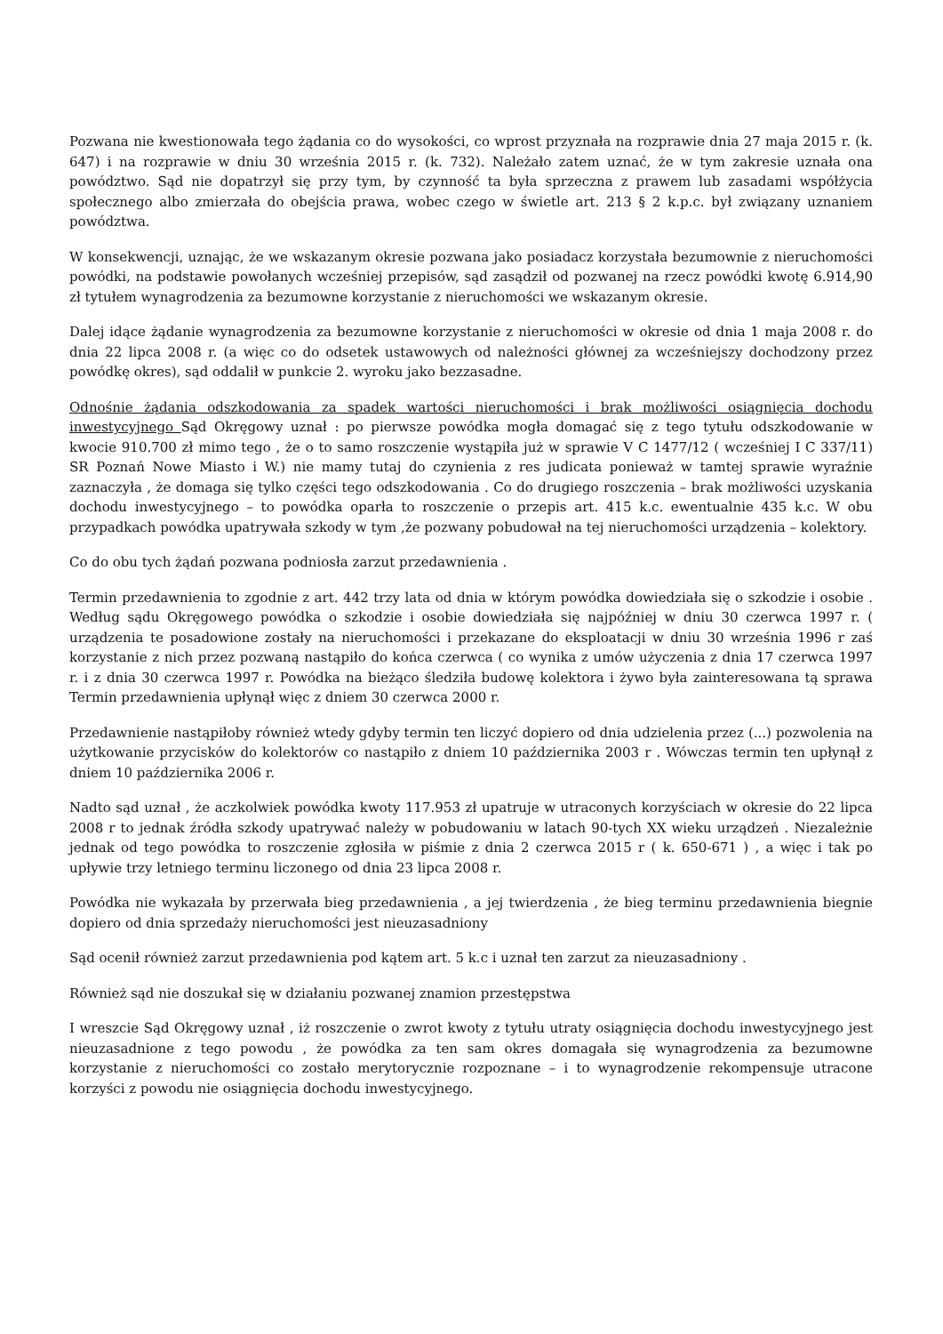Pozwana nie kwestionowała tego żądania co do wysokości, co wprost przyznała na rozprawie dnia 27 maja 2015 r. (k. 647) i na rozprawie w dniu 30 września 2015 r. (k. 732). Należało zatem uznać, że w tym zakresie uznała ona powództwo. Sąd nie dopatrzył się przy tym, by czynność ta była sprzeczna z prawem lub zasadami współżycia społecznego albo zmierzała do obejścia prawa, wobec czego w świetle art. 213 § 2 k.p.c. był związany uznaniem powództwa.
W konsekwencji, uznając, że we wskazanym okresie pozwana jako posiadacz korzystała bezumownie z nieruchomości powódki, na podstawie powołanych wcześniej przepisów, sąd zasądził od pozwanej na rzecz powódki kwotę 6.914,90 zł tytułem wynagrodzenia za bezumowne korzystanie z nieruchomości we wskazanym okresie.
Dalej idące żądanie wynagrodzenia za bezumowne korzystanie z nieruchomości w okresie od dnia 1 maja 2008 r. do dnia 22 lipca 2008 r. (a więc co do odsetek ustawowych od należności głównej za wcześniejszy dochodzony przez powódkę okres), sąd oddalił w punkcie 2. wyroku jako bezzasadne.
Odnośnie żądania odszkodowania za spadek wartości nieruchomości i brak możliwości osiągnięcia dochodu inwestycyjnego Sąd Okręgowy uznał : po pierwsze powódka mogła domagać się z tego tytułu odszkodowanie w kwocie 910.700 zł mimo tego , że o to samo roszczenie wystąpiła już w sprawie V C 1477/12 ( wcześniej I C 337/11) SR Poznań Nowe Miasto i W.) nie mamy tutaj do czynienia z res judicata ponieważ w tamtej sprawie wyraźnie zaznaczyła , że domaga się tylko części tego odszkodowania . Co do drugiego roszczenia – brak możliwości uzyskania dochodu inwestycyjnego – to powódka oparła to roszczenie o przepis art. 415 k.c. ewentualnie 435 k.c. W obu przypadkach powódka upatrywała szkody w tym ,że pozwany pobudował na tej nieruchomości urządzenia – kolektory.
Co do obu tych żądań pozwana podniosła zarzut przedawnienia .
Termin przedawnienia to zgodnie z art. 442 trzy lata od dnia w którym powódka dowiedziała się o szkodzie i osobie . Według sądu Okręgowego powódka o szkodzie i osobie dowiedziała się najpóźniej w dniu 30 czerwca 1997 r. ( urządzenia te posadowione zostały na nieruchomości i przekazane do eksploatacji w dniu 30 września 1996 r zaś korzystanie z nich przez pozwaną nastąpiło do końca czerwca ( co wynika z umów użyczenia z dnia 17 czerwca 1997 r. i z dnia 30 czerwca 1997 r. Powódka na bieżąco śledziła budowę kolektora i żywo była zainteresowana tą sprawa Termin przedawnienia upłynął więc z dniem 30 czerwca 2000 r.
Przedawnienie nastąpiłoby również wtedy gdyby termin ten liczyć dopiero od dnia udzielenia przez (...) pozwolenia na użytkowanie przycisków do kolektorów co nastąpiło z dniem 10 października 2003 r . Wówczas termin ten upłynął z dniem 10 października 2006 r.
Nadto sąd uznał , że aczkolwiek powódka kwoty 117.953 zł upatruje w utraconych korzyściach w okresie do 22 lipca 2008 r to jednak źródła szkody upatrywać należy w pobudowaniu w latach 90-tych XX wieku urządzeń . Niezależnie jednak od tego powódka to roszczenie zgłosiła w piśmie z dnia 2 czerwca 2015 r ( k. 650-671 ) , a więc i tak po upływie trzy letniego terminu liczonego od dnia 23 lipca 2008 r.
Powódka nie wykazała by przerwała bieg przedawnienia , a jej twierdzenia , że bieg terminu przedawnienia biegnie dopiero od dnia sprzedaży nieruchomości jest nieuzasadniony
Sąd ocenił również zarzut przedawnienia pod kątem art. 5 k.c i uznał ten zarzut za nieuzasadniony .
Również sąd nie doszukał się w działaniu pozwanej znamion przestępstwa
I wreszcie Sąd Okręgowy uznał , iż roszczenie o zwrot kwoty z tytułu utraty osiągnięcia dochodu inwestycyjnego jest nieuzasadnione z tego powodu , że powódka za ten sam okres domagała się wynagrodzenia za bezumowne korzystanie z nieruchomości co zostało merytorycznie rozpoznane – i to wynagrodzenie rekompensuje utracone korzyści z powodu nie osiągnięcia dochodu inwestycyjnego.